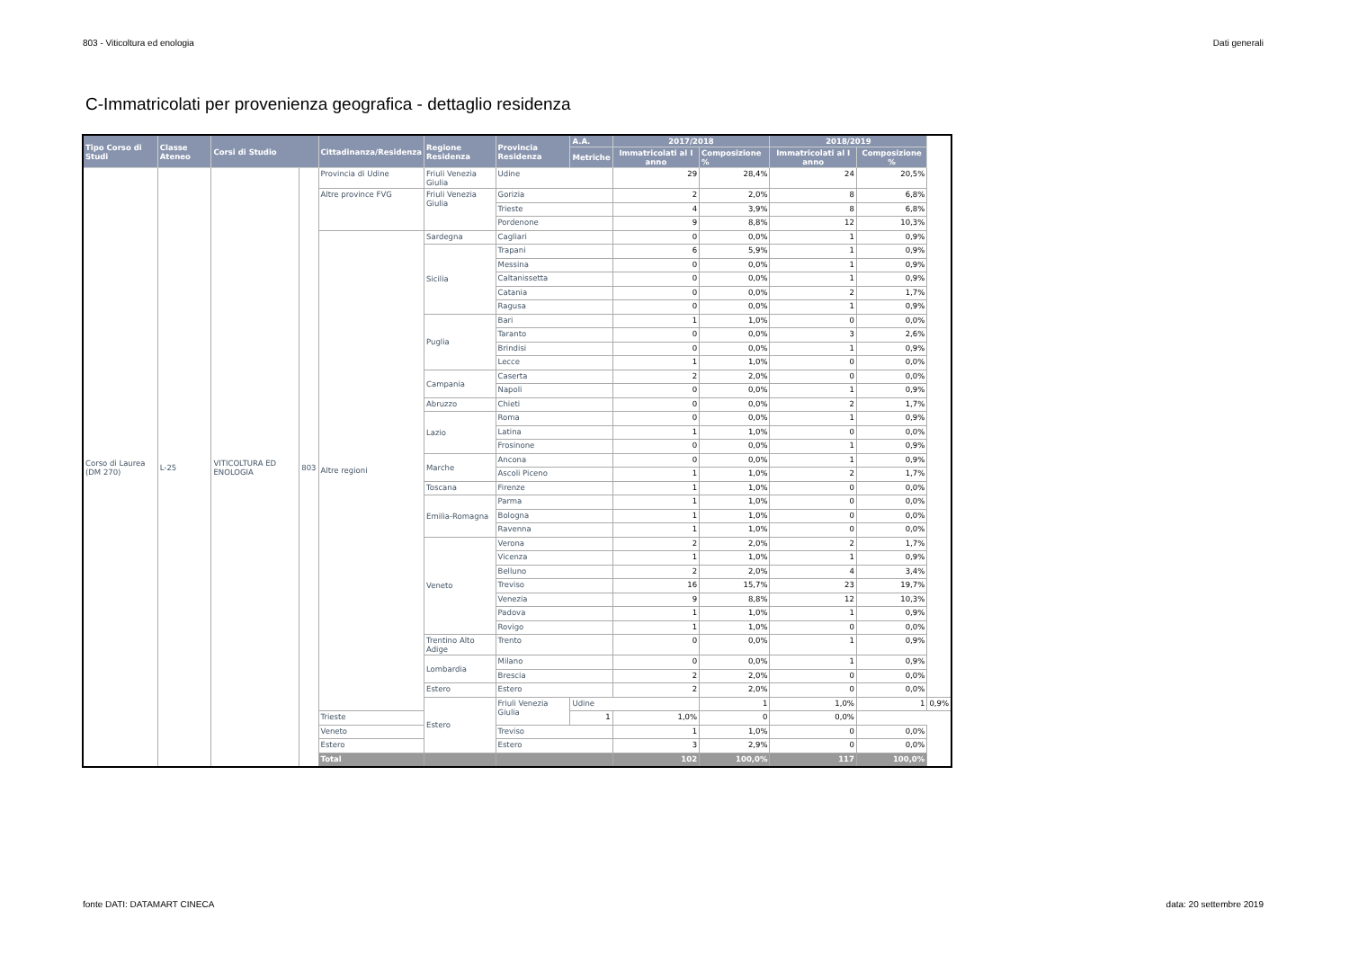803 - Viticoltura ed enologia Dati generali
C-Immatricolati per provenienza geografica - dettaglio residenza
| Tipo Corso di Studi | Classe Ateneo | Corsi di Studio | | Cittadinanza/Residenza | Regione Residenza | Provincia Residenza | A.A. | 2017/2018 | | 2018/2019 | | |
| --- | --- | --- | --- | --- | --- | --- | --- | --- | --- | --- | --- | --- |
| | | | | | | | Metriche | Immatricolati al I anno | Composizione % | Immatricolati al I anno | Composizione % | |
| Corso di Laurea (DM 270) | L-25 | VITICOLTURA ED ENOLOGIA | 803 | Provincia di Udine | Friuli Venezia Giulia | Udine | | 29 | 28,4% | 24 | 20,5% | |
| | | | | Altre province FVG | Friuli Venezia Giulia | Gorizia | | 2 | 2,0% | 8 | 6,8% | |
| | | | | | | Trieste | | 4 | 3,9% | 8 | 6,8% | |
| | | | | | | Pordenone | | 9 | 8,8% | 12 | 10,3% | |
| | | | | Altre regioni | Sardegna | Cagliari | | 0 | 0,0% | 1 | 0,9% | |
| | | | | | Sicilia | Trapani | | 6 | 5,9% | 1 | 0,9% | |
| | | | | | | Messina | | 0 | 0,0% | 1 | 0,9% | |
| | | | | | | Caltanissetta | | 0 | 0,0% | 1 | 0,9% | |
| | | | | | | Catania | | 0 | 0,0% | 2 | 1,7% | |
| | | | | | | Ragusa | | 0 | 0,0% | 1 | 0,9% | |
| | | | | | Puglia | Bari | | 1 | 1,0% | 0 | 0,0% | |
| | | | | | | Taranto | | 0 | 0,0% | 3 | 2,6% | |
| | | | | | | Brindisi | | 0 | 0,0% | 1 | 0,9% | |
| | | | | | | Lecce | | 1 | 1,0% | 0 | 0,0% | |
| | | | | | Campania | Caserta | | 2 | 2,0% | 0 | 0,0% | |
| | | | | | | Napoli | | 0 | 0,0% | 1 | 0,9% | |
| | | | | | Abruzzo | Chieti | | 0 | 0,0% | 2 | 1,7% | |
| | | | | | Lazio | Roma | | 0 | 0,0% | 1 | 0,9% | |
| | | | | | | Latina | | 1 | 1,0% | 0 | 0,0% | |
| | | | | | | Frosinone | | 0 | 0,0% | 1 | 0,9% | |
| | | | | | Marche | Ancona | | 0 | 0,0% | 1 | 0,9% | |
| | | | | | | Ascoli Piceno | | 1 | 1,0% | 2 | 1,7% | |
| | | | | | Toscana | Firenze | | 1 | 1,0% | 0 | 0,0% | |
| | | | | | Emilia-Romagna | Parma | | 1 | 1,0% | 0 | 0,0% | |
| | | | | | | Bologna | | 1 | 1,0% | 0 | 0,0% | |
| | | | | | | Ravenna | | 1 | 1,0% | 0 | 0,0% | |
| | | | | | Veneto | Verona | | 2 | 2,0% | 2 | 1,7% | |
| | | | | | | Vicenza | | 1 | 1,0% | 1 | 0,9% | |
| | | | | | | Belluno | | 2 | 2,0% | 4 | 3,4% | |
| | | | | | | Treviso | | 16 | 15,7% | 23 | 19,7% | |
| | | | | | | Venezia | | 9 | 8,8% | 12 | 10,3% | |
| | | | | | | Padova | | 1 | 1,0% | 1 | 0,9% | |
| | | | | | | Rovigo | | 1 | 1,0% | 0 | 0,0% | |
| | | | | | Trentino Alto Adige | Trento | | 0 | 0,0% | 1 | 0,9% | |
| | | | | | Lombardia | Milano | | 0 | 0,0% | 1 | 0,9% | |
| | | | | | | Brescia | | 2 | 2,0% | 0 | 0,0% | |
| | | | | | Estero | Estero | | 2 | 2,0% | 0 | 0,0% | |
| | | | | | Estero | Friuli Venezia Giulia | Udine | | 1 | 1,0% | 1 | 0,9% |
| | | | | Trieste | | | 1 | 1,0% | 0 | 0,0% | | |
| | | | | Veneto | | Treviso | | 1 | 1,0% | 0 | 0,0% | |
| | | | | Estero | | Estero | | 3 | 2,9% | 0 | 0,0% | |
| | | | | Total | | | | 102 | 100,0% | 117 | 100,0% | |
fonte DATI: DATAMART CINECA data: 20 settembre 2019